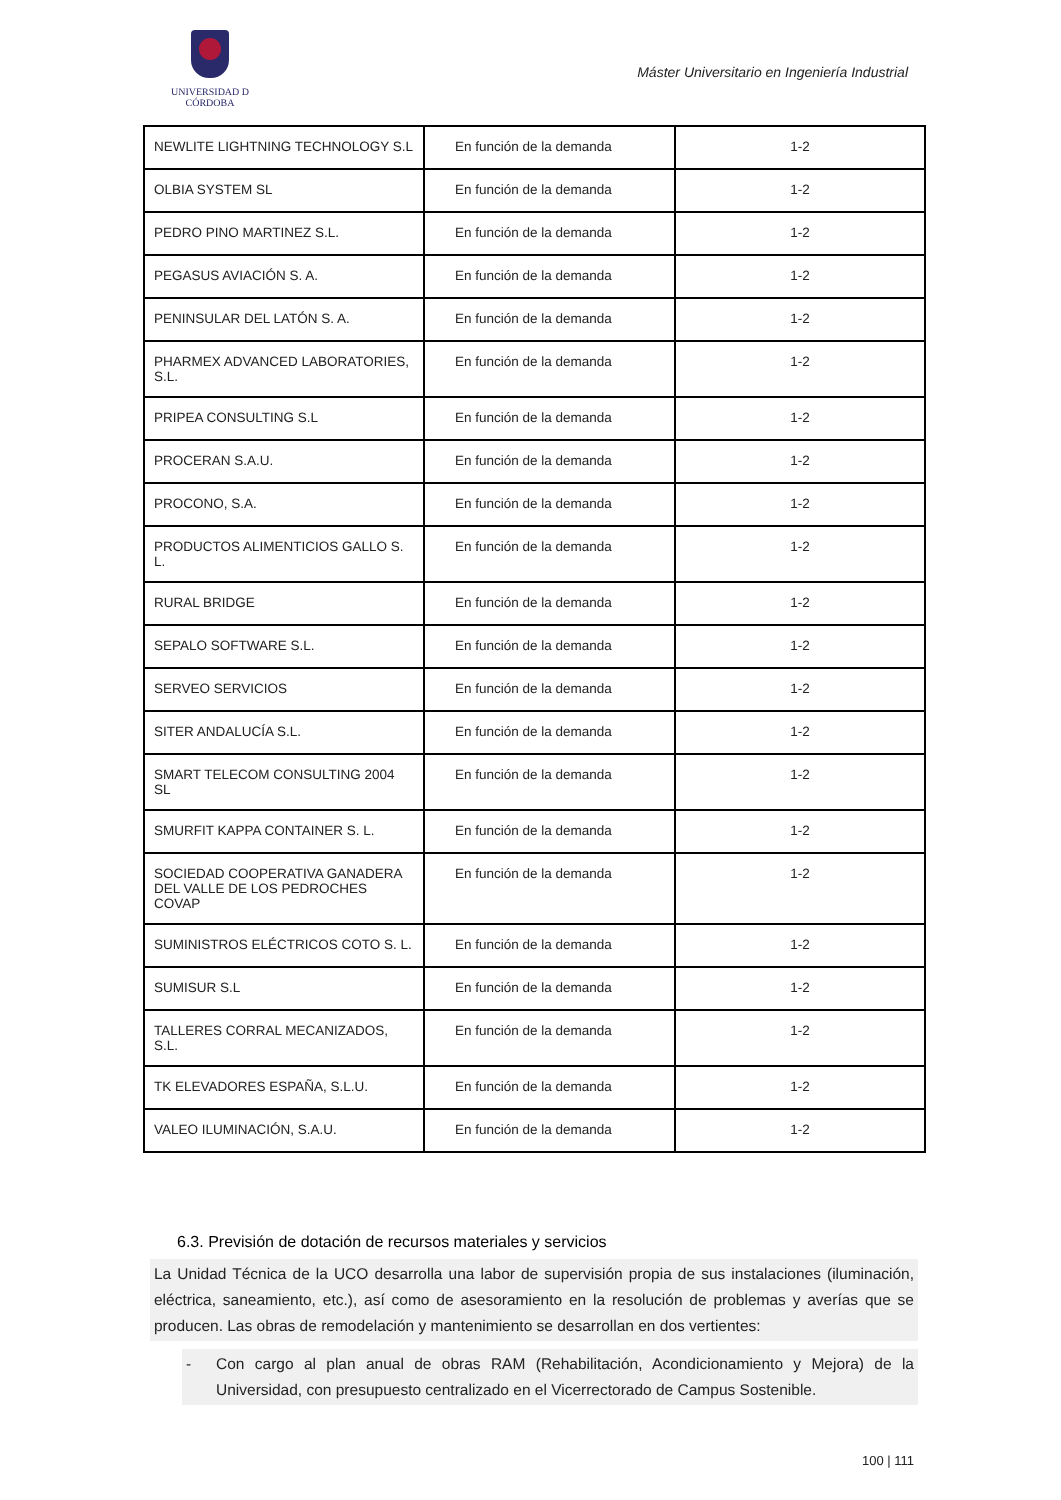UNIVERSIDAD D CÓRDOBA
Máster Universitario en Ingeniería Industrial
| NEWLITE LIGHTNING TECHNOLOGY S.L | En función de la demanda | 1-2 |
| OLBIA SYSTEM SL | En función de la demanda | 1-2 |
| PEDRO PINO MARTINEZ S.L. | En función de la demanda | 1-2 |
| PEGASUS AVIACIÓN S. A. | En función de la demanda | 1-2 |
| PENINSULAR DEL LATÓN S. A. | En función de la demanda | 1-2 |
| PHARMEX ADVANCED LABORATORIES, S.L. | En función de la demanda | 1-2 |
| PRIPEA CONSULTING S.L | En función de la demanda | 1-2 |
| PROCERAN S.A.U. | En función de la demanda | 1-2 |
| PROCONO, S.A. | En función de la demanda | 1-2 |
| PRODUCTOS ALIMENTICIOS GALLO S. L. | En función de la demanda | 1-2 |
| RURAL BRIDGE | En función de la demanda | 1-2 |
| SEPALO SOFTWARE S.L. | En función de la demanda | 1-2 |
| SERVEO SERVICIOS | En función de la demanda | 1-2 |
| SITER ANDALUCÍA S.L. | En función de la demanda | 1-2 |
| SMART TELECOM CONSULTING 2004 SL | En función de la demanda | 1-2 |
| SMURFIT KAPPA CONTAINER S. L. | En función de la demanda | 1-2 |
| SOCIEDAD COOPERATIVA GANADERA DEL VALLE DE LOS PEDROCHES COVAP | En función de la demanda | 1-2 |
| SUMINISTROS ELÉCTRICOS COTO S. L. | En función de la demanda | 1-2 |
| SUMISUR S.L | En función de la demanda | 1-2 |
| TALLERES CORRAL MECANIZADOS, S.L. | En función de la demanda | 1-2 |
| TK ELEVADORES ESPAÑA, S.L.U. | En función de la demanda | 1-2 |
| VALEO ILUMINACIÓN, S.A.U. | En función de la demanda | 1-2 |
6.3. Previsión de dotación de recursos materiales y servicios
La Unidad Técnica de la UCO desarrolla una labor de supervisión propia de sus instalaciones (iluminación, eléctrica, saneamiento, etc.), así como de asesoramiento en la resolución de problemas y averías que se producen. Las obras de remodelación y mantenimiento se desarrollan en dos vertientes:
- Con cargo al plan anual de obras RAM (Rehabilitación, Acondicionamiento y Mejora) de la Universidad, con presupuesto centralizado en el Vicerrectorado de Campus Sostenible.
100 | 111